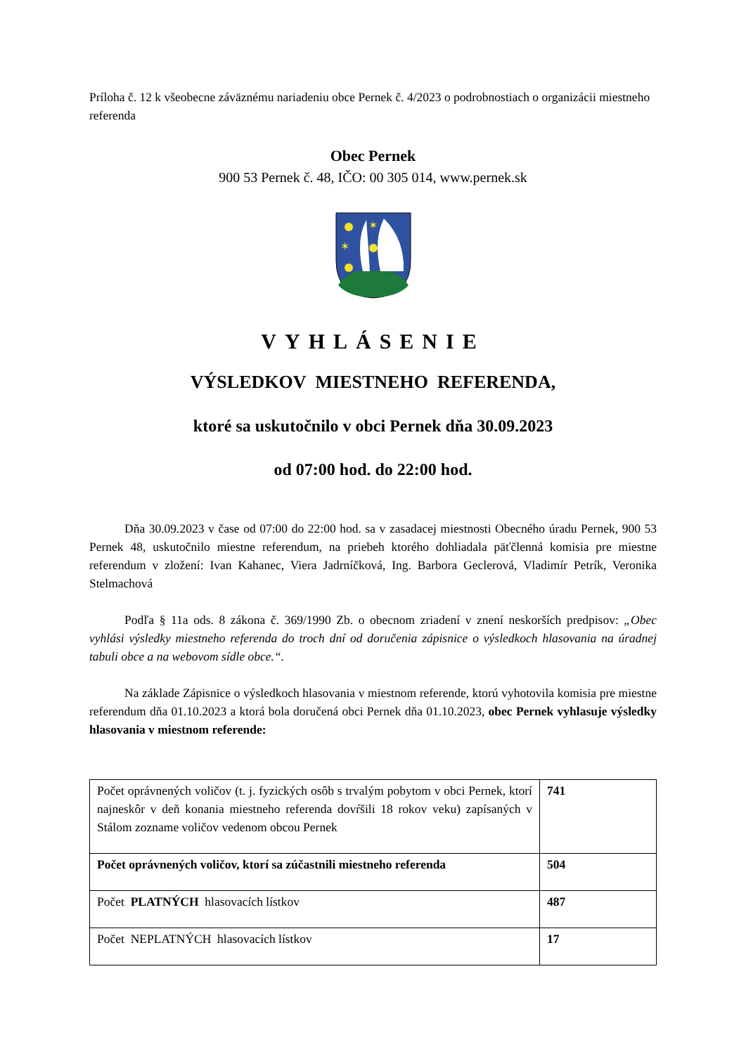Príloha č. 12 k všeobecne záväznému nariadeniu obce Pernek č. 4/2023 o podrobnostiach o organizácii miestneho referenda
Obec Pernek
900 53 Pernek č. 48, IČO: 00 305 014, www.pernek.sk
✶
✶
VYHLÁSENIE
VÝSLEDKOV MIESTNEHO REFERENDA,
ktoré sa uskutočnilo v obci Pernek dňa 30.09.2023
od 07:00 hod. do 22:00 hod.
Dňa 30.09.2023 v čase od 07:00 do 22:00 hod. sa v zasadacej miestnosti Obecného úradu Pernek, 900 53 Pernek 48, uskutočnilo miestne referendum, na priebeh ktorého dohliadala päťčlenná komisia pre miestne referendum v zložení: Ivan Kahanec, Viera Jadrníčková, Ing. Barbora Geclerová, Vladimír Petrík, Veronika Stelmachová
Podľa § 11a ods. 8 zákona č. 369/1990 Zb. o obecnom zriadení v znení neskorších predpisov: „Obec vyhlási výsledky miestneho referenda do troch dní od doručenia zápisnice o výsledkoch hlasovania na úradnej tabuli obce a na webovom sídle obce.“.
Na základe Zápisnice o výsledkoch hlasovania v miestnom referende, ktorú vyhotovila komisia pre miestne referendum dňa 01.10.2023 a ktorá bola doručená obci Pernek dňa 01.10.2023, obec Pernek vyhlasuje výsledky hlasovania v miestnom referende:
| Počet oprávnených voličov (t. j. fyzických osôb s trvalým pobytom v obci Pernek, ktorí najneskôr v deň konania miestneho referenda dovŕšili 18 rokov veku) zapísaných v Stálom zozname voličov vedenom obcou Pernek | 741 |
| Počet oprávnených voličov, ktorí sa zúčastnili miestneho referenda | 504 |
| Počet PLATNÝCH hlasovacích lístkov | 487 |
| Počet NEPLATNÝCH hlasovacích lístkov | 17 |